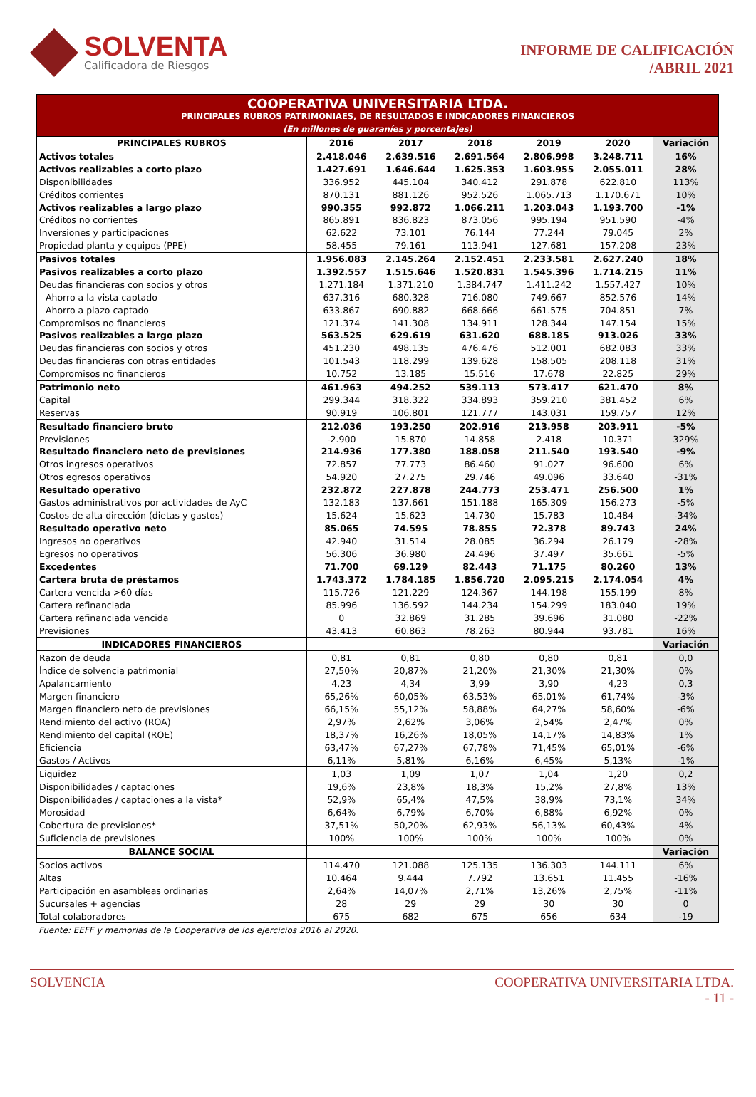SOLVENTA
Calificadora de Riesgos
INFORME DE CALIFICACIÓN
/ABRIL 2021
| COOPERATIVA UNIVERSITARIA LTDA. | | | | | | |
| PRINCIPALES RUBROS PATRIMONIAES, DE RESULTADOS E INDICADORES FINANCIEROS | | | | | | |
| (En millones de guaraníes y porcentajes) | | | | | | |
| PRINCIPALES RUBROS | 2016 | 2017 | 2018 | 2019 | 2020 | Variación |
| Activos totales | 2.418.046 | 2.639.516 | 2.691.564 | 2.806.998 | 3.248.711 | 16% |
| Activos realizables a corto plazo | 1.427.691 | 1.646.644 | 1.625.353 | 1.603.955 | 2.055.011 | 28% |
| Disponibilidades | 336.952 | 445.104 | 340.412 | 291.878 | 622.810 | 113% |
| Créditos corrientes | 870.131 | 881.126 | 952.526 | 1.065.713 | 1.170.671 | 10% |
| Activos realizables a largo plazo | 990.355 | 992.872 | 1.066.211 | 1.203.043 | 1.193.700 | -1% |
| Créditos no corrientes | 865.891 | 836.823 | 873.056 | 995.194 | 951.590 | -4% |
| Inversiones y participaciones | 62.622 | 73.101 | 76.144 | 77.244 | 79.045 | 2% |
| Propiedad planta y equipos (PPE) | 58.455 | 79.161 | 113.941 | 127.681 | 157.208 | 23% |
| Pasivos totales | 1.956.083 | 2.145.264 | 2.152.451 | 2.233.581 | 2.627.240 | 18% |
| Pasivos realizables a corto plazo | 1.392.557 | 1.515.646 | 1.520.831 | 1.545.396 | 1.714.215 | 11% |
| Deudas financieras con socios y otros | 1.271.184 | 1.371.210 | 1.384.747 | 1.411.242 | 1.557.427 | 10% |
| Ahorro a la vista captado | 637.316 | 680.328 | 716.080 | 749.667 | 852.576 | 14% |
| Ahorro a plazo captado | 633.867 | 690.882 | 668.666 | 661.575 | 704.851 | 7% |
| Compromisos no financieros | 121.374 | 141.308 | 134.911 | 128.344 | 147.154 | 15% |
| Pasivos realizables a largo plazo | 563.525 | 629.619 | 631.620 | 688.185 | 913.026 | 33% |
| Deudas financieras con socios y otros | 451.230 | 498.135 | 476.476 | 512.001 | 682.083 | 33% |
| Deudas financieras con otras entidades | 101.543 | 118.299 | 139.628 | 158.505 | 208.118 | 31% |
| Compromisos no financieros | 10.752 | 13.185 | 15.516 | 17.678 | 22.825 | 29% |
| Patrimonio neto | 461.963 | 494.252 | 539.113 | 573.417 | 621.470 | 8% |
| Capital | 299.344 | 318.322 | 334.893 | 359.210 | 381.452 | 6% |
| Reservas | 90.919 | 106.801 | 121.777 | 143.031 | 159.757 | 12% |
| Resultado financiero bruto | 212.036 | 193.250 | 202.916 | 213.958 | 203.911 | -5% |
| Previsiones | -2.900 | 15.870 | 14.858 | 2.418 | 10.371 | 329% |
| Resultado financiero neto de previsiones | 214.936 | 177.380 | 188.058 | 211.540 | 193.540 | -9% |
| Otros ingresos operativos | 72.857 | 77.773 | 86.460 | 91.027 | 96.600 | 6% |
| Otros egresos operativos | 54.920 | 27.275 | 29.746 | 49.096 | 33.640 | -31% |
| Resultado operativo | 232.872 | 227.878 | 244.773 | 253.471 | 256.500 | 1% |
| Gastos administrativos por actividades de AyC | 132.183 | 137.661 | 151.188 | 165.309 | 156.273 | -5% |
| Costos de alta dirección (dietas y gastos) | 15.624 | 15.623 | 14.730 | 15.783 | 10.484 | -34% |
| Resultado operativo neto | 85.065 | 74.595 | 78.855 | 72.378 | 89.743 | 24% |
| Ingresos no operativos | 42.940 | 31.514 | 28.085 | 36.294 | 26.179 | -28% |
| Egresos no operativos | 56.306 | 36.980 | 24.496 | 37.497 | 35.661 | -5% |
| Excedentes | 71.700 | 69.129 | 82.443 | 71.175 | 80.260 | 13% |
| Cartera bruta de préstamos | 1.743.372 | 1.784.185 | 1.856.720 | 2.095.215 | 2.174.054 | 4% |
| Cartera vencida >60 días | 115.726 | 121.229 | 124.367 | 144.198 | 155.199 | 8% |
| Cartera refinanciada | 85.996 | 136.592 | 144.234 | 154.299 | 183.040 | 19% |
| Cartera refinanciada vencida | 0 | 32.869 | 31.285 | 39.696 | 31.080 | -22% |
| Previsiones | 43.413 | 60.863 | 78.263 | 80.944 | 93.781 | 16% |
| INDICADORES FINANCIEROS | | | | | | Variación |
| Razon de deuda | 0,81 | 0,81 | 0,80 | 0,80 | 0,81 | 0,0 |
| Índice de solvencia patrimonial | 27,50% | 20,87% | 21,20% | 21,30% | 21,30% | 0% |
| Apalancamiento | 4,23 | 4,34 | 3,99 | 3,90 | 4,23 | 0,3 |
| Margen financiero | 65,26% | 60,05% | 63,53% | 65,01% | 61,74% | -3% |
| Margen financiero neto de previsiones | 66,15% | 55,12% | 58,88% | 64,27% | 58,60% | -6% |
| Rendimiento del activo (ROA) | 2,97% | 2,62% | 3,06% | 2,54% | 2,47% | 0% |
| Rendimiento del capital (ROE) | 18,37% | 16,26% | 18,05% | 14,17% | 14,83% | 1% |
| Eficiencia | 63,47% | 67,27% | 67,78% | 71,45% | 65,01% | -6% |
| Gastos / Activos | 6,11% | 5,81% | 6,16% | 6,45% | 5,13% | -1% |
| Liquidez | 1,03 | 1,09 | 1,07 | 1,04 | 1,20 | 0,2 |
| Disponibilidades / captaciones | 19,6% | 23,8% | 18,3% | 15,2% | 27,8% | 13% |
| Disponibilidades / captaciones a la vista* | 52,9% | 65,4% | 47,5% | 38,9% | 73,1% | 34% |
| Morosidad | 6,64% | 6,79% | 6,70% | 6,88% | 6,92% | 0% |
| Cobertura de previsiones* | 37,51% | 50,20% | 62,93% | 56,13% | 60,43% | 4% |
| Suficiencia de previsiones | 100% | 100% | 100% | 100% | 100% | 0% |
| BALANCE SOCIAL | | | | | | Variación |
| Socios activos | 114.470 | 121.088 | 125.135 | 136.303 | 144.111 | 6% |
| Altas | 10.464 | 9.444 | 7.792 | 13.651 | 11.455 | -16% |
| Participación en asambleas ordinarias | 2,64% | 14,07% | 2,71% | 13,26% | 2,75% | -11% |
| Sucursales + agencias | 28 | 29 | 29 | 30 | 30 | 0 |
| Total colaboradores | 675 | 682 | 675 | 656 | 634 | -19 |
Fuente: EEFF y memorias de la Cooperativa de los ejercicios 2016 al 2020.
SOLVENCIA COOPERATIVA UNIVERSITARIA LTDA.
- 11 -